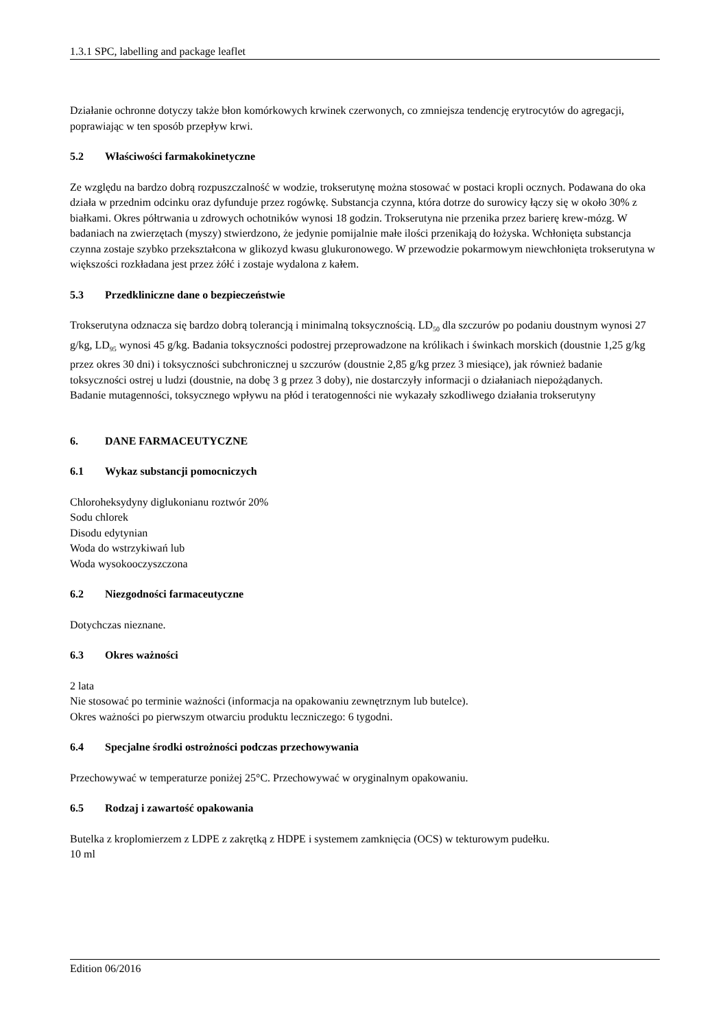1.3.1 SPC, labelling and package leaflet
Działanie ochronne dotyczy także błon komórkowych krwinek czerwonych, co zmniejsza tendencję erytrocytów do agregacji, poprawiając w ten sposób przepływ krwi.
5.2 Właściwości farmakokinetyczne
Ze względu na bardzo dobrą rozpuszczalność w wodzie, trokserutynę można stosować w postaci kropli ocznych. Podawana do oka działa w przednim odcinku oraz dyfunduje przez rogówkę. Substancja czynna, która dotrze do surowicy łączy się w około 30% z białkami. Okres półtrwania u zdrowych ochotników wynosi 18 godzin. Trokserutyna nie przenika przez barierę krew-mózg. W badaniach na zwierzętach (myszy) stwierdzono, że jedynie pomijalnie małe ilości przenikają do łożyska. Wchłonięta substancja czynna zostaje szybko przekształcona w glikozyd kwasu glukuronowego. W przewodzie pokarmowym niewchłonięta trokserutyna w większości rozkładana jest przez żółć i zostaje wydalona z kałem.
5.3 Przedkliniczne dane o bezpieczeństwie
Trokserutyna odznacza się bardzo dobrą tolerancją i minimalną toksycznością. LD<sub>50</sub> dla szczurów po podaniu doustnym wynosi 27 g/kg, LD<sub>95</sub> wynosi 45 g/kg. Badania toksyczności podostrej przeprowadzone na królikach i świnkach morskich (doustnie 1,25 g/kg przez okres 30 dni) i toksyczności subchronicznej u szczurów (doustnie 2,85 g/kg przez 3 miesiące), jak również badanie toksyczności ostrej u ludzi (doustnie, na dobę 3 g przez 3 doby), nie dostarczyły informacji o działaniach niepożądanych.
Badanie mutagenności, toksycznego wpływu na płód i teratogenności nie wykazały szkodliwego działania trokserutyny
6. DANE FARMACEUTYCZNE
6.1 Wykaz substancji pomocniczych
Chloroheksydyny diglukonianu roztwór 20%
Sodu chlorek
Disodu edytynian
Woda do wstrzykiwań lub
Woda wysokooczyszczona
6.2 Niezgodności farmaceutyczne
Dotychczas nieznane.
6.3 Okres ważności
2 lata
Nie stosować po terminie ważności (informacja na opakowaniu zewnętrznym lub butelce).
Okres ważności po pierwszym otwarciu produktu leczniczego: 6 tygodni.
6.4 Specjalne środki ostrożności podczas przechowywania
Przechowywać w temperaturze poniżej 25°C. Przechowywać w oryginalnym opakowaniu.
6.5 Rodzaj i zawartość opakowania
Butelka z kroplomierzem z LDPE z zakrętką z HDPE i systemem zamknięcia (OCS) w tekturowym pudełku.
10 ml
Edition 06/2016